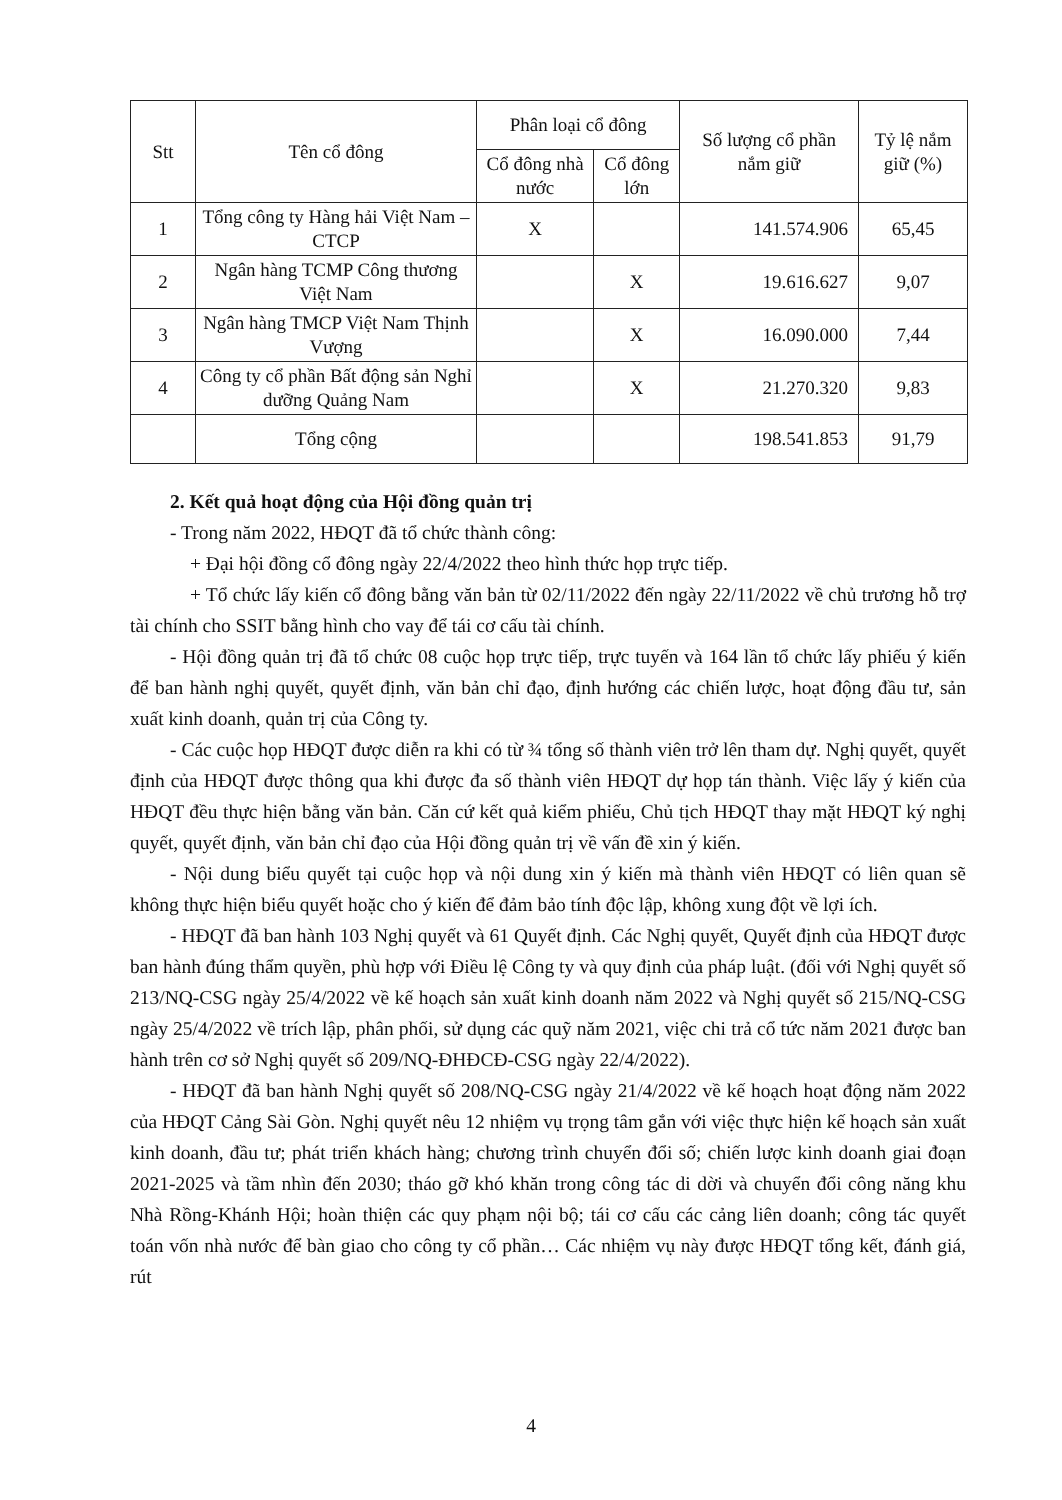| Stt | Tên cổ đông | Phân loại cổ đông | | Số lượng cổ phần nắm giữ | Tỷ lệ nắm giữ (%) |
| --- | --- | --- | --- | --- | --- |
| | | Cổ đông nhà nước | Cổ đông lớn | | |
| 1 | Tổng công ty Hàng hải Việt Nam – CTCP | X | | 141.574.906 | 65,45 |
| 2 | Ngân hàng TCMP Công thương Việt Nam | | X | 19.616.627 | 9,07 |
| 3 | Ngân hàng TMCP Việt Nam Thịnh Vượng | | X | 16.090.000 | 7,44 |
| 4 | Công ty cổ phần Bất động sản Nghỉ dưỡng Quảng Nam | | X | 21.270.320 | 9,83 |
| | Tổng cộng | | | 198.541.853 | 91,79 |
2. Kết quả hoạt động của Hội đồng quản trị
- Trong năm 2022, HĐQT đã tổ chức thành công:
+ Đại hội đồng cổ đông ngày 22/4/2022 theo hình thức họp trực tiếp.
+ Tổ chức lấy kiến cổ đông bằng văn bản từ 02/11/2022 đến ngày 22/11/2022 về chủ trương hỗ trợ tài chính cho SSIT bằng hình cho vay để tái cơ cấu tài chính.
- Hội đồng quản trị đã tổ chức 08 cuộc họp trực tiếp, trực tuyến và 164 lần tổ chức lấy phiếu ý kiến để ban hành nghị quyết, quyết định, văn bản chỉ đạo, định hướng các chiến lược, hoạt động đầu tư, sản xuất kinh doanh, quản trị của Công ty.
- Các cuộc họp HĐQT được diễn ra khi có từ ¾ tổng số thành viên trở lên tham dự. Nghị quyết, quyết định của HĐQT được thông qua khi được đa số thành viên HĐQT dự họp tán thành. Việc lấy ý kiến của HĐQT đều thực hiện bằng văn bản. Căn cứ kết quả kiểm phiếu, Chủ tịch HĐQT thay mặt HĐQT ký nghị quyết, quyết định, văn bản chỉ đạo của Hội đồng quản trị về vấn đề xin ý kiến.
- Nội dung biểu quyết tại cuộc họp và nội dung xin ý kiến mà thành viên HĐQT có liên quan sẽ không thực hiện biểu quyết hoặc cho ý kiến để đảm bảo tính độc lập, không xung đột về lợi ích.
- HĐQT đã ban hành 103 Nghị quyết và 61 Quyết định. Các Nghị quyết, Quyết định của HĐQT được ban hành đúng thẩm quyền, phù hợp với Điều lệ Công ty và quy định của pháp luật. (đối với Nghị quyết số 213/NQ-CSG ngày 25/4/2022 về kế hoạch sản xuất kinh doanh năm 2022 và Nghị quyết số 215/NQ-CSG ngày 25/4/2022 về trích lập, phân phối, sử dụng các quỹ năm 2021, việc chi trả cổ tức năm 2021 được ban hành trên cơ sở Nghị quyết số 209/NQ-ĐHĐCĐ-CSG ngày 22/4/2022).
- HĐQT đã ban hành Nghị quyết số 208/NQ-CSG ngày 21/4/2022 về kế hoạch hoạt động năm 2022 của HĐQT Cảng Sài Gòn. Nghị quyết nêu 12 nhiệm vụ trọng tâm gắn với việc thực hiện kế hoạch sản xuất kinh doanh, đầu tư; phát triển khách hàng; chương trình chuyển đổi số; chiến lược kinh doanh giai đoạn 2021-2025 và tầm nhìn đến 2030; tháo gỡ khó khăn trong công tác di dời và chuyển đổi công năng khu Nhà Rồng-Khánh Hội; hoàn thiện các quy phạm nội bộ; tái cơ cấu các cảng liên doanh; công tác quyết toán vốn nhà nước để bàn giao cho công ty cổ phần… Các nhiệm vụ này được HĐQT tổng kết, đánh giá, rút
4